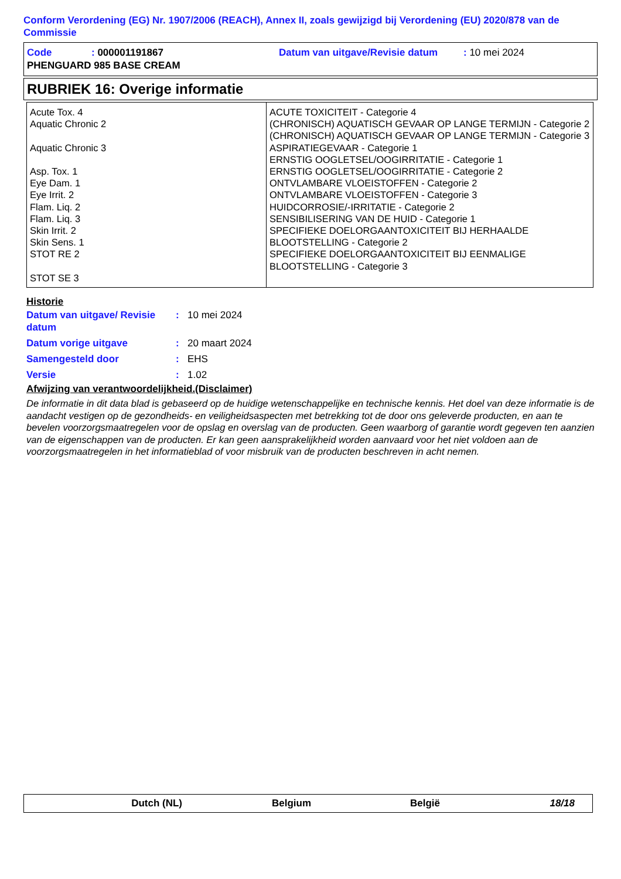Conform Verordening (EG) Nr. 1907/2006 (REACH), Annex II, zoals gewijzigd bij Verordening (EU) 2020/878 van de Commissie
| Code | : 000001191867 | Datum van uitgave/Revisie datum | : 10 mei 2024 |
| PHENGUARD 985 BASE CREAM | | | |
RUBRIEK 16: Overige informatie
| Acute Tox. 4 Aquatic Chronic 2 Aquatic Chronic 3 Asp. Tox. 1 Eye Dam. 1 Eye Irrit. 2 Flam. Liq. 2 Flam. Liq. 3 Skin Irrit. 2 Skin Sens. 1 STOT RE 2 STOT SE 3 | ACUTE TOXICITEIT - Categorie 4 (CHRONISCH) AQUATISCH GEVAAR OP LANGE TERMIJN - Categorie 2 (CHRONISCH) AQUATISCH GEVAAR OP LANGE TERMIJN - Categorie 3 ASPIRATIEGEVAAR - Categorie 1 ERNSTIG OOGLETSEL/OOGIRRITATIE - Categorie 1 ERNSTIG OOGLETSEL/OOGIRRITATIE - Categorie 2 ONTVLAMBARE VLOEISTOFFEN - Categorie 2 ONTVLAMBARE VLOEISTOFFEN - Categorie 3 HUIDCORROSIE/-IRRITATIE - Categorie 2 SENSIBILISERING VAN DE HUID - Categorie 1 SPECIFIEKE DOELORGAANTOXICITEIT BIJ HERHAALDE BLOOTSTELLING - Categorie 2 SPECIFIEKE DOELORGAANTOXICITEIT BIJ EENMALIGE BLOOTSTELLING - Categorie 3 |
Historie
| Datum van uitgave/ Revisie datum | : | 10 mei 2024 |
| Datum vorige uitgave | : | 20 maart 2024 |
| Samengesteld door | : | EHS |
| Versie | : | 1.02 |
Afwijzing van verantwoordelijkheid.(Disclaimer)
De informatie in dit data blad is gebaseerd op de huidige wetenschappelijke en technische kennis. Het doel van deze informatie is de aandacht vestigen op de gezondheids- en veiligheidsaspecten met betrekking tot de door ons geleverde producten, en aan te bevelen voorzorgsmaatregelen voor de opslag en overslag van de producten. Geen waarborg of garantie wordt gegeven ten aanzien van de eigenschappen van de producten. Er kan geen aansprakelijkheid worden aanvaard voor het niet voldoen aan de voorzorgsmaatregelen in het informatieblad of voor misbruik van de producten beschreven in acht nemen.
| Dutch (NL) | Belgium | België | 18/18 |